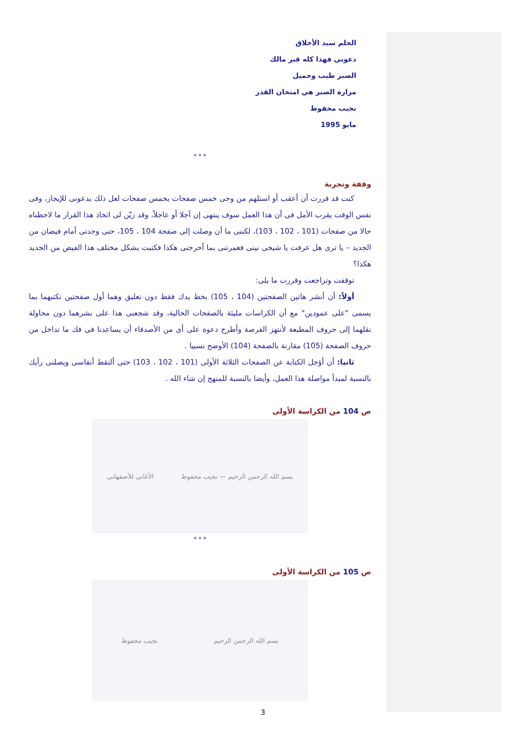الحلم سيد الأخلاق
دعوني فهذا كله قبر مالك
الصبر طيب وجميل
مرارة الصبر هي امتحان القدر
نجيب محفوظ
مايو 1995
* * *
وقفة وتجربة
كنت قد قررت أن أعقب أو استلهم من وحى خمس صفحات بخمس صفحات لعل ذلك يدعونى للإيجاز، وفى نفس الوقت يقرب الأمل فى أن هذا العمل سوف ينتهى إن آجلا أو عاجلاً، وقد زيّن لى اتخاذ هذا القرار ما لاحظناه حالا من صفحات (101 ، 102 ، 103)، لكننى ما أن وصلت إلى صفحة 104 ، 105، حتى وجدتى أمام فيضان من الجديد – يا ترى هل عرفت يا شيخى نيتى فغمرتنى بما أحرجنى هكذا فكتبت بشكل مختلف هذا الفيض من الجديد هكذا؟
توقفت وتراجعت وقررت ما يلى:
أولاً: أن أنشر هاتين الصفحتين (104 ، 105) بخط يدك فقط دون تعليق وهما أول صفحتين تكتبهما بما يسمى "على عمودين" مع أن الكراسات مليئة بالصفحات الخالية، وقد شجعنى هذا على نشرهما دون محاولة نقلهما إلى حروف المطبعة لأنتهز الفرصة وأطرح دعوة على أى من الأصدقاء أن يساعدنا فى فك ما تداخل من حروف الصفحة (105) مقارنة بالصفحة (104) الأوضح نسبيا .
ثانيا: أن أؤجل الكتابة عن الصفحات الثلاثة الأولى (101 ، 102 ، 103) حتى ألتقط أنفاسى ويصلنى رأيك بالنسبة لمبدأ مواصلة هذا العمل، وأيضا بالنسبة للمنهج إن شاء الله .
ص 104 من الكراسة الأولى
بسم الله الرحمن الرحيم — نجيب محفوظ الأغانى للأصفهانى
* * *
ص 105 من الكراسة الأولى
بسم الله الرحمن الرحيم نجيب محفوظ
3